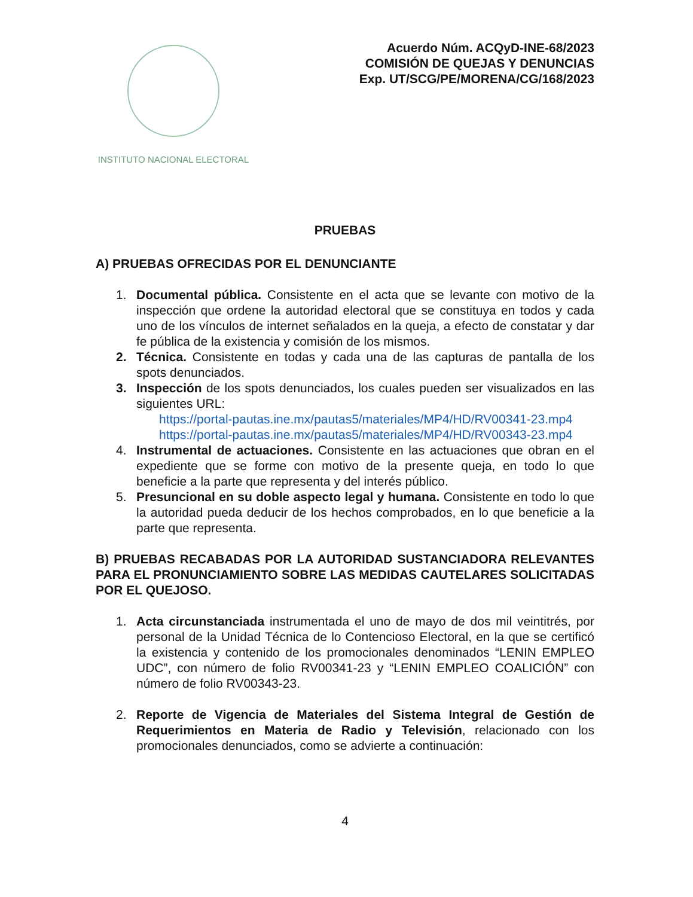INSTITUTO NACIONAL ELECTORAL
Acuerdo Núm. ACQyD-INE-68/2023
COMISIÓN DE QUEJAS Y DENUNCIAS
Exp. UT/SCG/PE/MORENA/CG/168/2023
PRUEBAS
A) PRUEBAS OFRECIDAS POR EL DENUNCIANTE
1. Documental pública. Consistente en el acta que se levante con motivo de la inspección que ordene la autoridad electoral que se constituya en todos y cada uno de los vínculos de internet señalados en la queja, a efecto de constatar y dar fe pública de la existencia y comisión de los mismos.
2. Técnica. Consistente en todas y cada una de las capturas de pantalla de los spots denunciados.
3. Inspección de los spots denunciados, los cuales pueden ser visualizados en las siguientes URL:
https://portal-pautas.ine.mx/pautas5/materiales/MP4/HD/RV00341-23.mp4
https://portal-pautas.ine.mx/pautas5/materiales/MP4/HD/RV00343-23.mp4
4. Instrumental de actuaciones. Consistente en las actuaciones que obran en el expediente que se forme con motivo de la presente queja, en todo lo que beneficie a la parte que representa y del interés público.
5. Presuncional en su doble aspecto legal y humana. Consistente en todo lo que la autoridad pueda deducir de los hechos comprobados, en lo que beneficie a la parte que representa.
B) PRUEBAS RECABADAS POR LA AUTORIDAD SUSTANCIADORA RELEVANTES PARA EL PRONUNCIAMIENTO SOBRE LAS MEDIDAS CAUTELARES SOLICITADAS POR EL QUEJOSO.
1. Acta circunstanciada instrumentada el uno de mayo de dos mil veintitrés, por personal de la Unidad Técnica de lo Contencioso Electoral, en la que se certificó la existencia y contenido de los promocionales denominados “LENIN EMPLEO UDC”, con número de folio RV00341-23 y “LENIN EMPLEO COALICIÓN” con número de folio RV00343-23.
2. Reporte de Vigencia de Materiales del Sistema Integral de Gestión de Requerimientos en Materia de Radio y Televisión, relacionado con los promocionales denunciados, como se advierte a continuación:
4